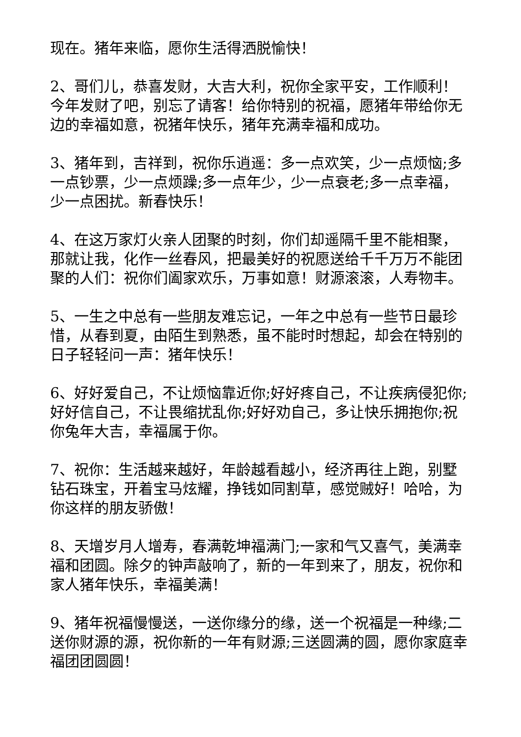现在。猪年来临，愿你生活得洒脱愉快！
2、哥们儿，恭喜发财，大吉大利，祝你全家平安，工作顺利！今年发财了吧，别忘了请客！给你特别的祝福，愿猪年带给你无边的幸福如意，祝猪年快乐，猪年充满幸福和成功。
3、猪年到，吉祥到，祝你乐逍遥：多一点欢笑，少一点烦恼;多一点钞票，少一点烦躁;多一点年少，少一点衰老;多一点幸福，少一点困扰。新春快乐！
4、在这万家灯火亲人团聚的时刻，你们却遥隔千里不能相聚，那就让我，化作一丝春风，把最美好的祝愿送给千千万万不能团聚的人们：祝你们阖家欢乐，万事如意！财源滚滚，人寿物丰。
5、一生之中总有一些朋友难忘记，一年之中总有一些节日最珍惜，从春到夏，由陌生到熟悉，虽不能时时想起，却会在特别的日子轻轻问一声：猪年快乐！
6、好好爱自己，不让烦恼靠近你;好好疼自己，不让疾病侵犯你;好好信自己，不让畏缩扰乱你;好好劝自己，多让快乐拥抱你;祝你兔年大吉，幸福属于你。
7、祝你：生活越来越好，年龄越看越小，经济再往上跑，别墅钻石珠宝，开着宝马炫耀，挣钱如同割草，感觉贼好！哈哈，为你这样的朋友骄傲！
8、天增岁月人增寿，春满乾坤福满门;一家和气又喜气，美满幸福和团圆。除夕的钟声敲响了，新的一年到来了，朋友，祝你和家人猪年快乐，幸福美满！
9、猪年祝福慢慢送，一送你缘分的缘，送一个祝福是一种缘;二送你财源的源，祝你新的一年有财源;三送圆满的圆，愿你家庭幸福团团圆圆！